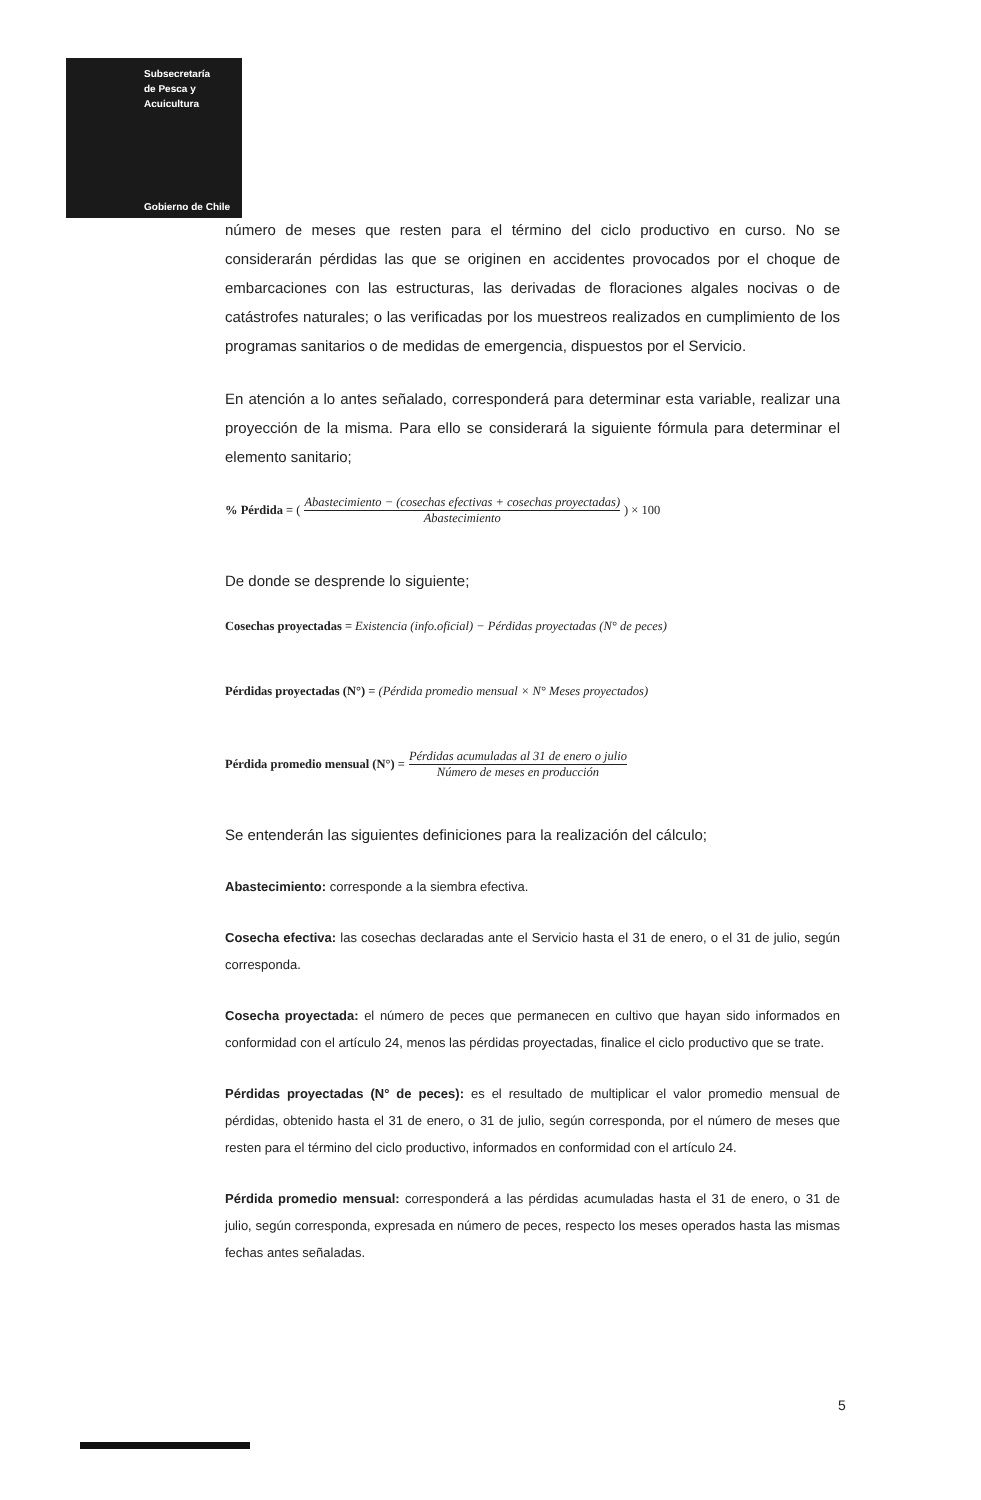Subsecretaría
de Pesca y
Acuicultura
Gobierno de Chile
número de meses que resten para el término del ciclo productivo en curso. No se considerarán pérdidas las que se originen en accidentes provocados por el choque de embarcaciones con las estructuras, las derivadas de floraciones algales nocivas o de catástrofes naturales; o las verificadas por los muestreos realizados en cumplimiento de los programas sanitarios o de medidas de emergencia, dispuestos por el Servicio.
En atención a lo antes señalado, corresponderá para determinar esta variable, realizar una proyección de la misma. Para ello se considerará la siguiente fórmula para determinar el elemento sanitario;
% Pérdida = (Abastecimiento − (cosechas efectivas + cosechas proyectadas) Abastecimiento) × 100
De donde se desprende lo siguiente;
Cosechas proyectadas = Existencia (info.oficial) − Pérdidas proyectadas (N° de peces)
Pérdidas proyectadas (N°) = (Pérdida promedio mensual × N° Meses proyectados)
Pérdida promedio mensual (N°) = Pérdidas acumuladas al 31 de enero o julio Número de meses en producción
Se entenderán las siguientes definiciones para la realización del cálculo;
Abastecimiento: corresponde a la siembra efectiva.
Cosecha efectiva: las cosechas declaradas ante el Servicio hasta el 31 de enero, o el 31 de julio, según corresponda.
Cosecha proyectada: el número de peces que permanecen en cultivo que hayan sido informados en conformidad con el artículo 24, menos las pérdidas proyectadas, finalice el ciclo productivo que se trate.
Pérdidas proyectadas (N° de peces): es el resultado de multiplicar el valor promedio mensual de pérdidas, obtenido hasta el 31 de enero, o 31 de julio, según corresponda, por el número de meses que resten para el término del ciclo productivo, informados en conformidad con el artículo 24.
Pérdida promedio mensual: corresponderá a las pérdidas acumuladas hasta el 31 de enero, o 31 de julio, según corresponda, expresada en número de peces, respecto los meses operados hasta las mismas fechas antes señaladas.
5